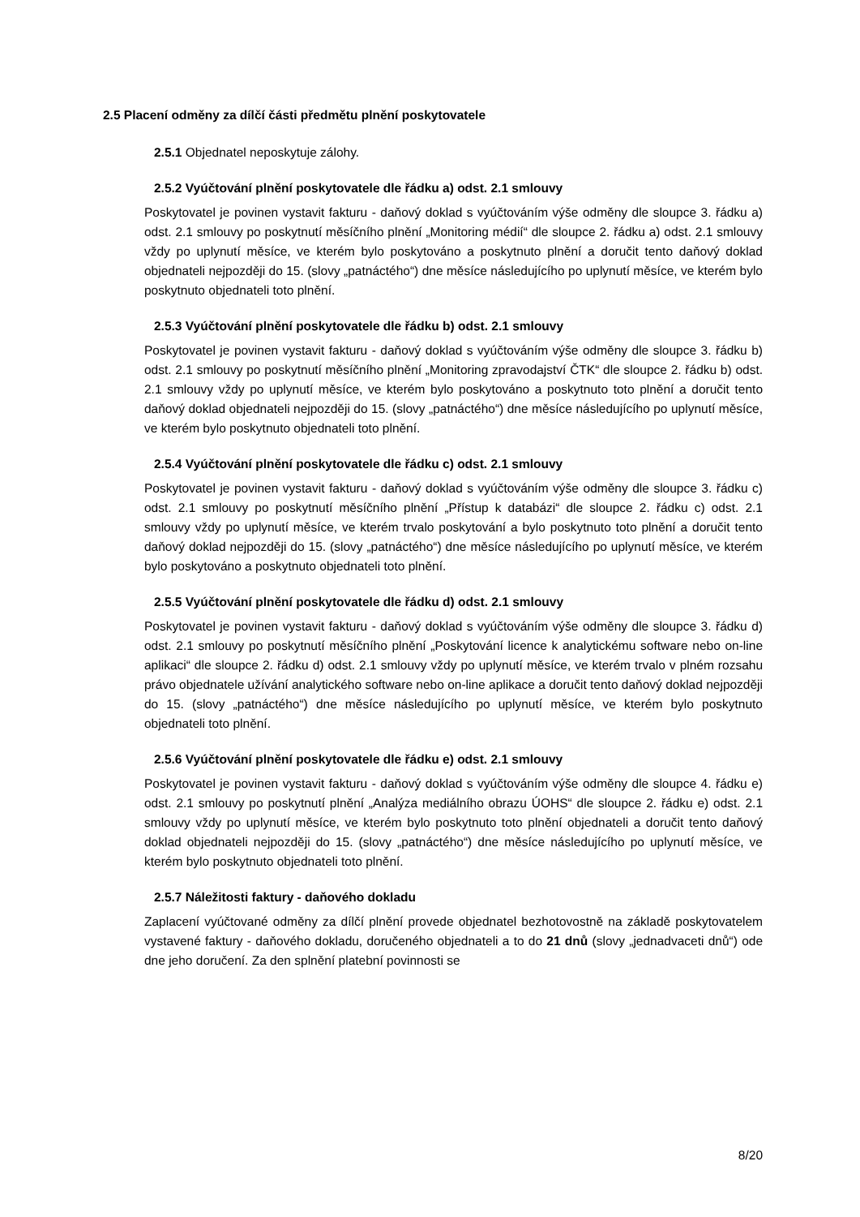2.5 Placení odměny za dílčí části předmětu plnění poskytovatele
2.5.1 Objednatel neposkytuje zálohy.
2.5.2 Vyúčtování plnění poskytovatele dle řádku a) odst. 2.1 smlouvy
Poskytovatel je povinen vystavit fakturu - daňový doklad s vyúčtováním výše odměny dle sloupce 3. řádku a) odst. 2.1 smlouvy po poskytnutí měsíčního plnění „Monitoring médií“ dle sloupce 2. řádku a) odst. 2.1 smlouvy vždy po uplynutí měsíce, ve kterém bylo poskytováno a poskytnuto plnění a doručit tento daňový doklad objednateli nejpozději do 15. (slovy „patnáctého“) dne měsíce následujícího po uplynutí měsíce, ve kterém bylo poskytnuto objednateli toto plnění.
2.5.3 Vyúčtování plnění poskytovatele dle řádku b) odst. 2.1 smlouvy
Poskytovatel je povinen vystavit fakturu - daňový doklad s vyúčtováním výše odměny dle sloupce 3. řádku b) odst. 2.1 smlouvy po poskytnutí měsíčního plnění „Monitoring zpravodajství ČTK“ dle sloupce 2. řádku b) odst. 2.1 smlouvy vždy po uplynutí měsíce, ve kterém bylo poskytováno a poskytnuto toto plnění a doručit tento daňový doklad objednateli nejpozději do 15. (slovy „patnáctého“) dne měsíce následujícího po uplynutí měsíce, ve kterém bylo poskytnuto objednateli toto plnění.
2.5.4 Vyúčtování plnění poskytovatele dle řádku c) odst. 2.1 smlouvy
Poskytovatel je povinen vystavit fakturu - daňový doklad s vyúčtováním výše odměny dle sloupce 3. řádku c) odst. 2.1 smlouvy po poskytnutí měsíčního plnění „Přístup k databázi“ dle sloupce 2. řádku c) odst. 2.1 smlouvy vždy po uplynutí měsíce, ve kterém trvalo poskytování a bylo poskytnuto toto plnění a doručit tento daňový doklad nejpozději do 15. (slovy „patnáctého“) dne měsíce následujícího po uplynutí měsíce, ve kterém bylo poskytováno a poskytnuto objednateli toto plnění.
2.5.5 Vyúčtování plnění poskytovatele dle řádku d) odst. 2.1 smlouvy
Poskytovatel je povinen vystavit fakturu - daňový doklad s vyúčtováním výše odměny dle sloupce 3. řádku d) odst. 2.1 smlouvy po poskytnutí měsíčního plnění „Poskytování licence k analytickému software nebo on-line aplikaci“ dle sloupce 2. řádku d) odst. 2.1 smlouvy vždy po uplynutí měsíce, ve kterém trvalo v plném rozsahu právo objednatele užívání analytického software nebo on-line aplikace a doručit tento daňový doklad nejpozději do 15. (slovy „patnáctého“) dne měsíce následujícího po uplynutí měsíce, ve kterém bylo poskytnuto objednateli toto plnění.
2.5.6 Vyúčtování plnění poskytovatele dle řádku e) odst. 2.1 smlouvy
Poskytovatel je povinen vystavit fakturu - daňový doklad s vyúčtováním výše odměny dle sloupce 4. řádku e) odst. 2.1 smlouvy po poskytnutí plnění „Analýza mediálního obrazu ÚOHS“ dle sloupce 2. řádku e) odst. 2.1 smlouvy vždy po uplynutí měsíce, ve kterém bylo poskytnuto toto plnění objednateli a doručit tento daňový doklad objednateli nejpozději do 15. (slovy „patnáctého“) dne měsíce následujícího po uplynutí měsíce, ve kterém bylo poskytnuto objednateli toto plnění.
2.5.7 Náležitosti faktury - daňového dokladu
Zaplacení vyúčtované odměny za dílčí plnění provede objednatel bezhotovostně na základě poskytovatelem vystavené faktury - daňového dokladu, doručeného objednateli a to do 21 dnů (slovy „jednadvaceti dnů“) ode dne jeho doručení. Za den splnění platební povinnosti se
8/20